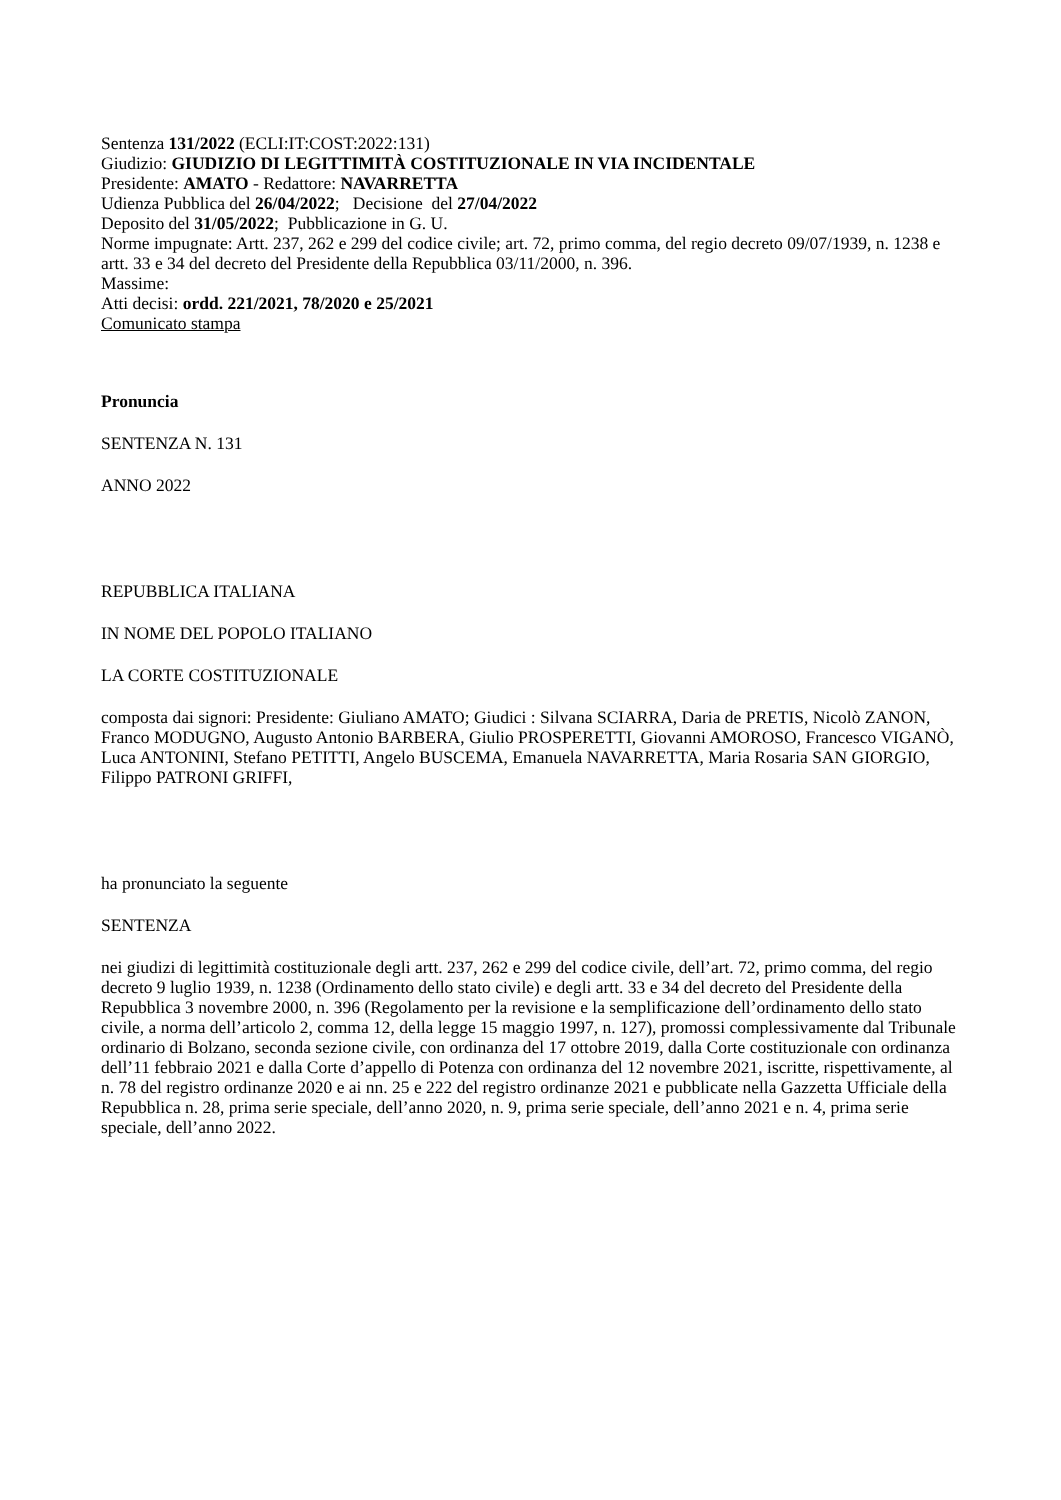Sentenza 131/2022 (ECLI:IT:COST:2022:131)
Giudizio: GIUDIZIO DI LEGITTIMITÀ COSTITUZIONALE IN VIA INCIDENTALE
Presidente: AMATO - Redattore: NAVARRETTA
Udienza Pubblica del 26/04/2022; Decisione del 27/04/2022
Deposito del 31/05/2022; Pubblicazione in G. U.
Norme impugnate: Artt. 237, 262 e 299 del codice civile; art. 72, primo comma, del regio decreto 09/07/1939, n. 1238 e artt. 33 e 34 del decreto del Presidente della Repubblica 03/11/2000, n. 396.
Massime:
Atti decisi: ordd. 221/2021, 78/2020 e 25/2021
Comunicato stampa
Pronuncia
SENTENZA N. 131
ANNO 2022
REPUBBLICA ITALIANA
IN NOME DEL POPOLO ITALIANO
LA CORTE COSTITUZIONALE
composta dai signori: Presidente: Giuliano AMATO; Giudici : Silvana SCIARRA, Daria de PRETIS, Nicolò ZANON, Franco MODUGNO, Augusto Antonio BARBERA, Giulio PROSPERETTI, Giovanni AMOROSO, Francesco VIGANÒ, Luca ANTONINI, Stefano PETITTI, Angelo BUSCEMA, Emanuela NAVARRETTA, Maria Rosaria SAN GIORGIO, Filippo PATRONI GRIFFI,
ha pronunciato la seguente
SENTENZA
nei giudizi di legittimità costituzionale degli artt. 237, 262 e 299 del codice civile, dell’art. 72, primo comma, del regio decreto 9 luglio 1939, n. 1238 (Ordinamento dello stato civile) e degli artt. 33 e 34 del decreto del Presidente della Repubblica 3 novembre 2000, n. 396 (Regolamento per la revisione e la semplificazione dell’ordinamento dello stato civile, a norma dell’articolo 2, comma 12, della legge 15 maggio 1997, n. 127), promossi complessivamente dal Tribunale ordinario di Bolzano, seconda sezione civile, con ordinanza del 17 ottobre 2019, dalla Corte costituzionale con ordinanza dell’11 febbraio 2021 e dalla Corte d’appello di Potenza con ordinanza del 12 novembre 2021, iscritte, rispettivamente, al n. 78 del registro ordinanze 2020 e ai nn. 25 e 222 del registro ordinanze 2021 e pubblicate nella Gazzetta Ufficiale della Repubblica n. 28, prima serie speciale, dell’anno 2020, n. 9, prima serie speciale, dell’anno 2021 e n. 4, prima serie speciale, dell’anno 2022.